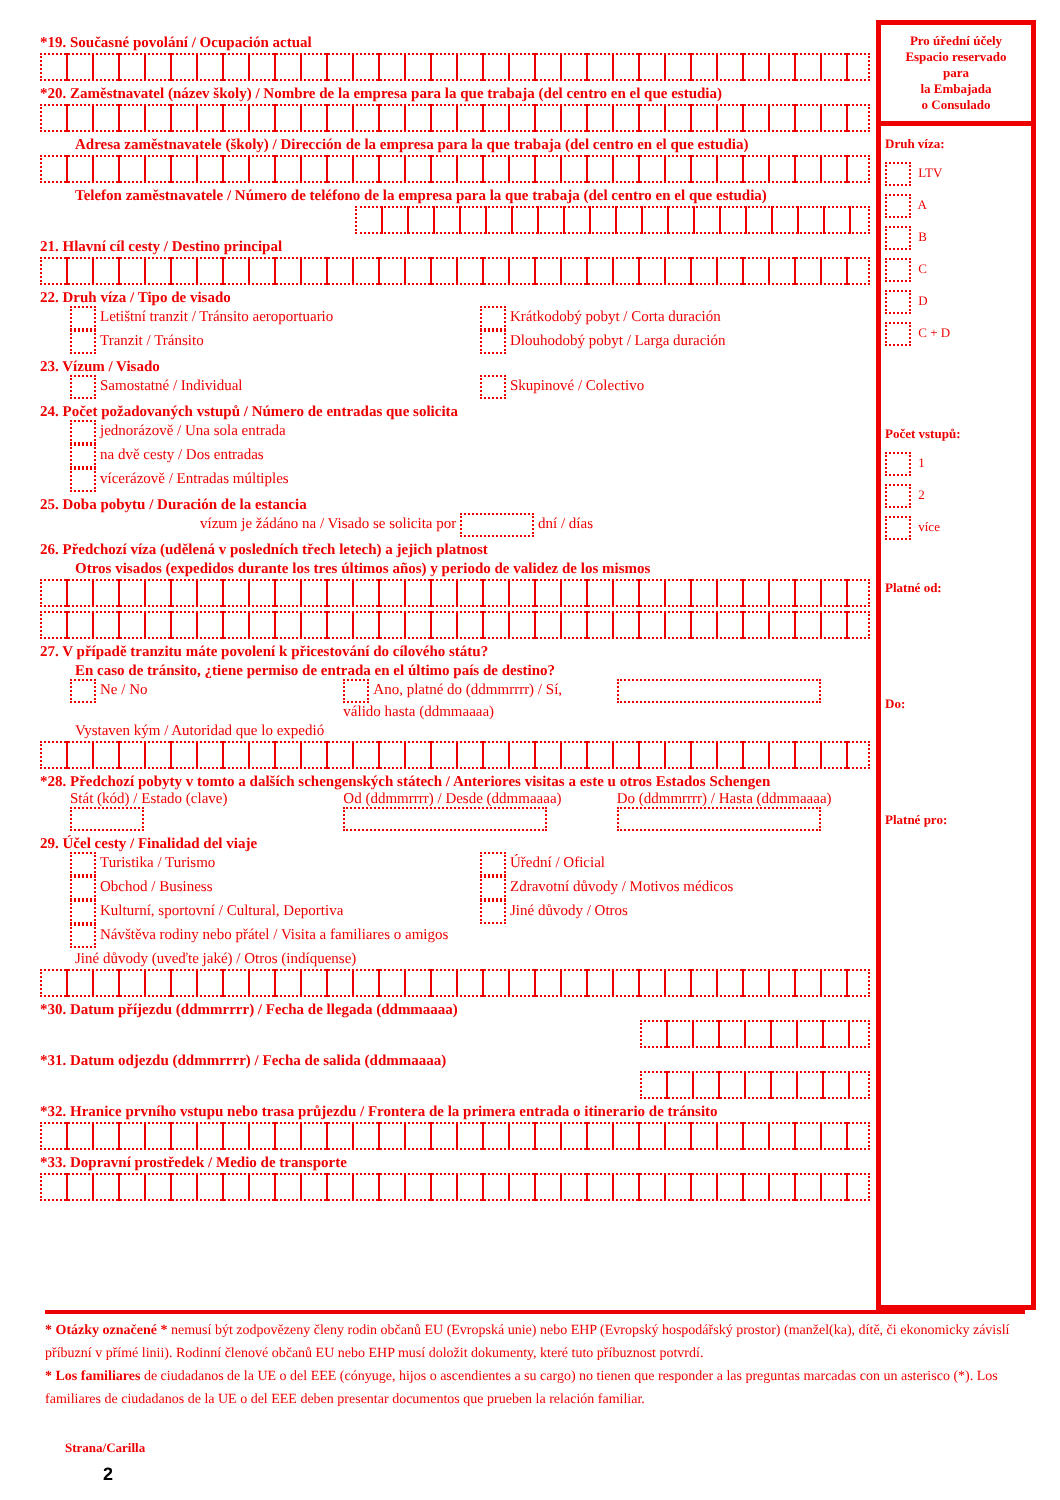*19. Současné povolání / Ocupación actual
*20. Zaměstnavatel (název školy) / Nombre de la empresa para la que trabaja (del centro en el que estudia)
Adresa zaměstnavatele (školy) / Dirección de la empresa para la que trabaja (del centro en el que estudia)
Telefon zaměstnavatele / Número de teléfono de la empresa para la que trabaja (del centro en el que estudia)
21. Hlavní cíl cesty / Destino principal
22. Druh víza / Tipo de visado
Letištní tranzit / Tránsito aeroportuario
Tranzit / Tránsito
Krátkodobý pobyt / Corta duración
Dlouhodobý pobyt / Larga duración
23. Vízum / Visado
Samostatné / Individual Skupinové / Colectivo
24. Počet požadovaných vstupů / Número de entradas que solicita
jednorázově / Una sola entrada
na dvě cesty / Dos entradas
vícerázově / Entradas múltiples
25. Doba pobytu / Duración de la estancia
vízum je žádáno na / Visado se solicita por dní / días
26. Předchozí víza (udělená v posledních třech letech) a jejich platnost
Otros visados (expedidos durante los tres últimos años) y periodo de validez de los mismos
27. V případě tranzitu máte povolení k přicestování do cílového státu?
En caso de tránsito, ¿tiene permiso de entrada en el último país de destino?
Ne / No Ano, platné do (ddmmrrrr) / Sí, válido hasta (ddmmaaaa)
Vystaven kým / Autoridad que lo expedió
*28. Předchozí pobyty v tomto a dalších schengenských státech / Anteriores visitas a este u otros Estados Schengen
Stát (kód) / Estado (clave)
Od (ddmmrrrr) / Desde (ddmmaaaa)
Do (ddmmrrrr) / Hasta (ddmmaaaa)
29. Účel cesty / Finalidad del viaje
Turistika / Turismo
Obchod / Business
Kulturní, sportovní / Cultural, Deportiva
Návštěva rodiny nebo přátel / Visita a familiares o amigos
Úřední / Oficial
Zdravotní důvody / Motivos médicos
Jiné důvody / Otros
Jiné důvody (uveďte jaké) / Otros (indíquense)
*30. Datum příjezdu (ddmmrrrr) / Fecha de llegada (ddmmaaaa)
*31. Datum odjezdu (ddmmrrrr) / Fecha de salida (ddmmaaaa)
*32. Hranice prvního vstupu nebo trasa průjezdu / Frontera de la primera entrada o itinerario de tránsito
*33. Dopravní prostředek / Medio de transporte
Pro úřední účely
Espacio reservado
para
la Embajada
o Consulado
Druh víza:
LTV
A
B
C
D
C + D
Počet vstupů:
1
2
více
Platné od:
Do:
Platné pro:
* Otázky označené * nemusí být zodpovězeny členy rodin občanů EU (Evropská unie) nebo EHP (Evropský hospodářský prostor) (manžel(ka), dítě, či ekonomicky závislí příbuzní v přímé linii). Rodinní členové občanů EU nebo EHP musí doložit dokumenty, které tuto příbuznost potvrdí.
* Los familiares de ciudadanos de la UE o del EEE (cónyuge, hijos o ascendientes a su cargo) no tienen que responder a las preguntas marcadas con un asterisco (*). Los familiares de ciudadanos de la UE o del EEE deben presentar documentos que prueben la relación familiar.
Strana/Carilla
2